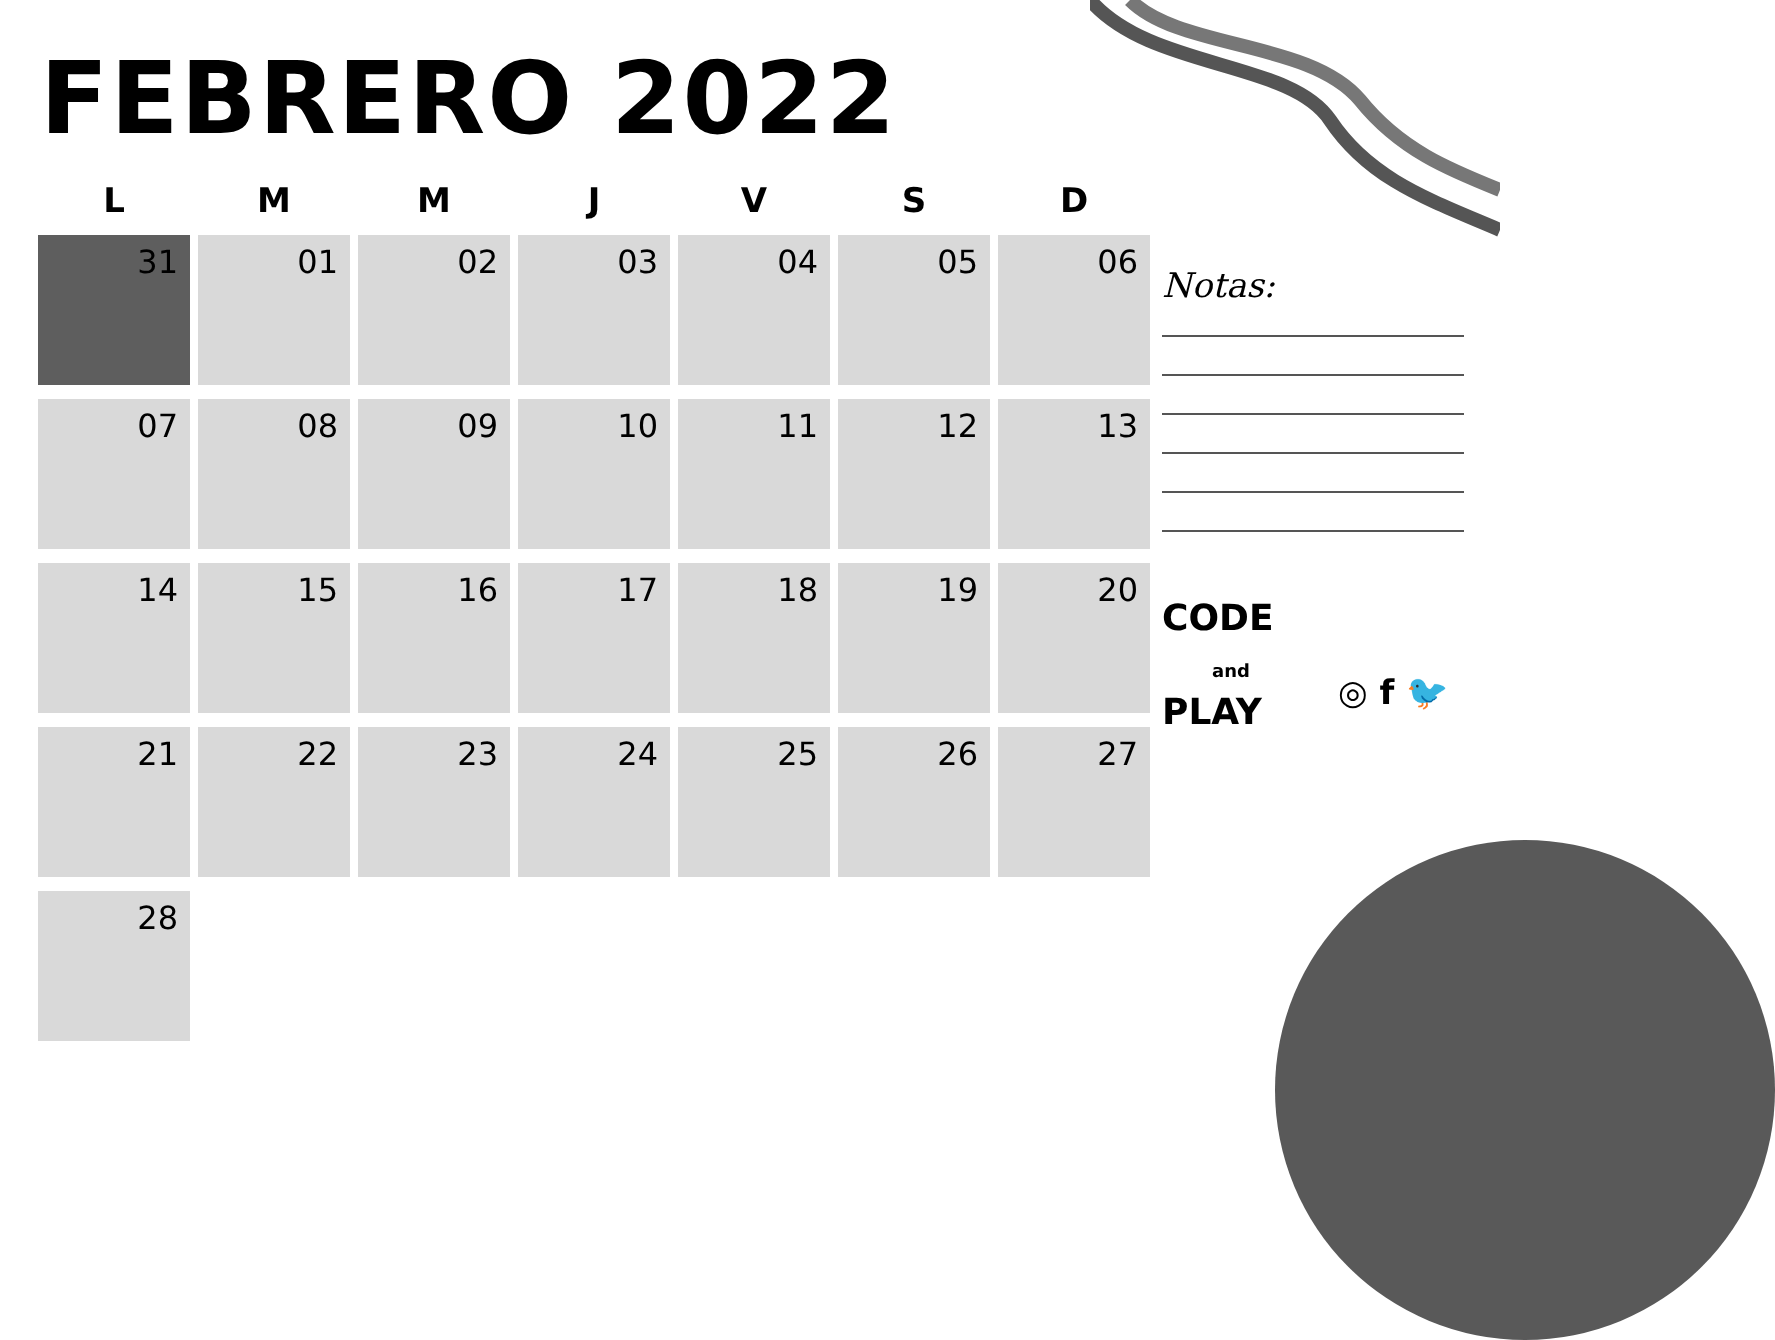FEBRERO 2022
| L | M | M | J | V | S | D |
| --- | --- | --- | --- | --- | --- | --- |
| 31 | 01 | 02 | 03 | 04 | 05 | 06 |
| 07 | 08 | 09 | 10 | 11 | 12 | 13 |
| 14 | 15 | 16 | 17 | 18 | 19 | 20 |
| 21 | 22 | 23 | 24 | 25 | 26 | 27 |
| 28 | | | | | | |
Notas:
CODE
and
PLAY
◎ f 🐦